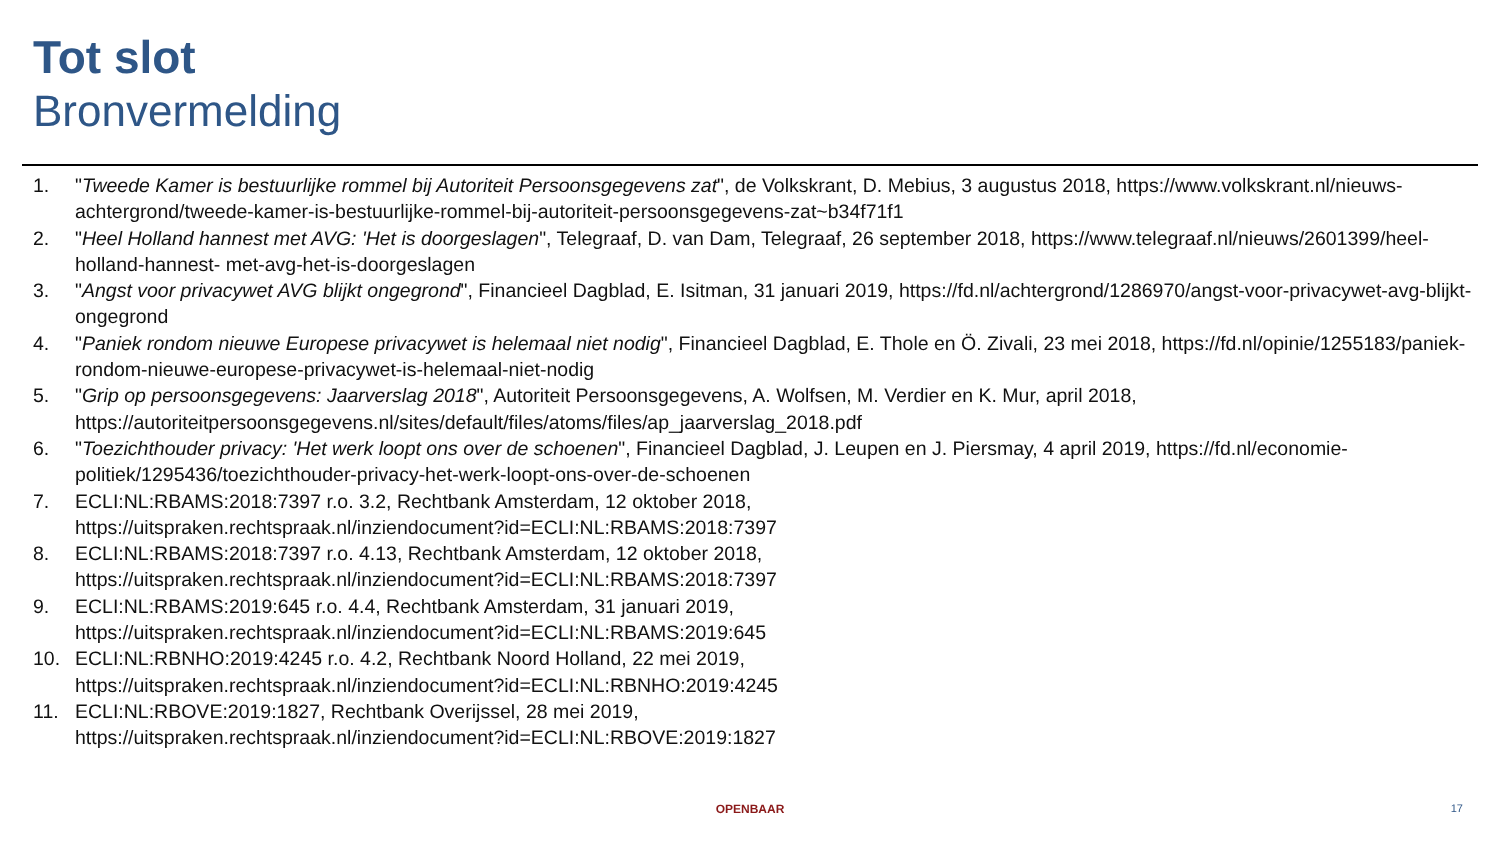Tot slot
Bronvermelding
1. "Tweede Kamer is bestuurlijke rommel bij Autoriteit Persoonsgegevens zat", de Volkskrant, D. Mebius, 3 augustus 2018, https://www.volkskrant.nl/nieuws-achtergrond/tweede-kamer-is-bestuurlijke-rommel-bij-autoriteit-persoonsgegevens-zat~b34f71f1
2. "Heel Holland hannest met AVG: 'Het is doorgeslagen", Telegraaf, D. van Dam, Telegraaf, 26 september 2018, https://www.telegraaf.nl/nieuws/2601399/heel-holland-hannest- met-avg-het-is-doorgeslagen
3. "Angst voor privacywet AVG blijkt ongegrond", Financieel Dagblad, E. Isitman, 31 januari 2019, https://fd.nl/achtergrond/1286970/angst-voor-privacywet-avg-blijkt-ongegrond
4. "Paniek rondom nieuwe Europese privacywet is helemaal niet nodig", Financieel Dagblad, E. Thole en Ö. Zivali, 23 mei 2018, https://fd.nl/opinie/1255183/paniek-rondom-nieuwe-europese-privacywet-is-helemaal-niet-nodig
5. "Grip op persoonsgegevens: Jaarverslag 2018", Autoriteit Persoonsgegevens, A. Wolfsen, M. Verdier en K. Mur, april 2018, https://autoriteitpersoonsgegevens.nl/sites/default/files/atoms/files/ap_jaarverslag_2018.pdf
6. "Toezichthouder privacy: 'Het werk loopt ons over de schoenen", Financieel Dagblad, J. Leupen en J. Piersmay, 4 april 2019, https://fd.nl/economie-politiek/1295436/toezichthouder-privacy-het-werk-loopt-ons-over-de-schoenen
7. ECLI:NL:RBAMS:2018:7397 r.o. 3.2, Rechtbank Amsterdam, 12 oktober 2018,
https://uitspraken.rechtspraak.nl/inziendocument?id=ECLI:NL:RBAMS:2018:7397
8. ECLI:NL:RBAMS:2018:7397 r.o. 4.13, Rechtbank Amsterdam, 12 oktober 2018,
https://uitspraken.rechtspraak.nl/inziendocument?id=ECLI:NL:RBAMS:2018:7397
9. ECLI:NL:RBAMS:2019:645 r.o. 4.4, Rechtbank Amsterdam, 31 januari 2019,
https://uitspraken.rechtspraak.nl/inziendocument?id=ECLI:NL:RBAMS:2019:645
10. ECLI:NL:RBNHO:2019:4245 r.o. 4.2, Rechtbank Noord Holland, 22 mei 2019,
https://uitspraken.rechtspraak.nl/inziendocument?id=ECLI:NL:RBNHO:2019:4245
11. ECLI:NL:RBOVE:2019:1827, Rechtbank Overijssel, 28 mei 2019,
https://uitspraken.rechtspraak.nl/inziendocument?id=ECLI:NL:RBOVE:2019:1827
OPENBAAR 17